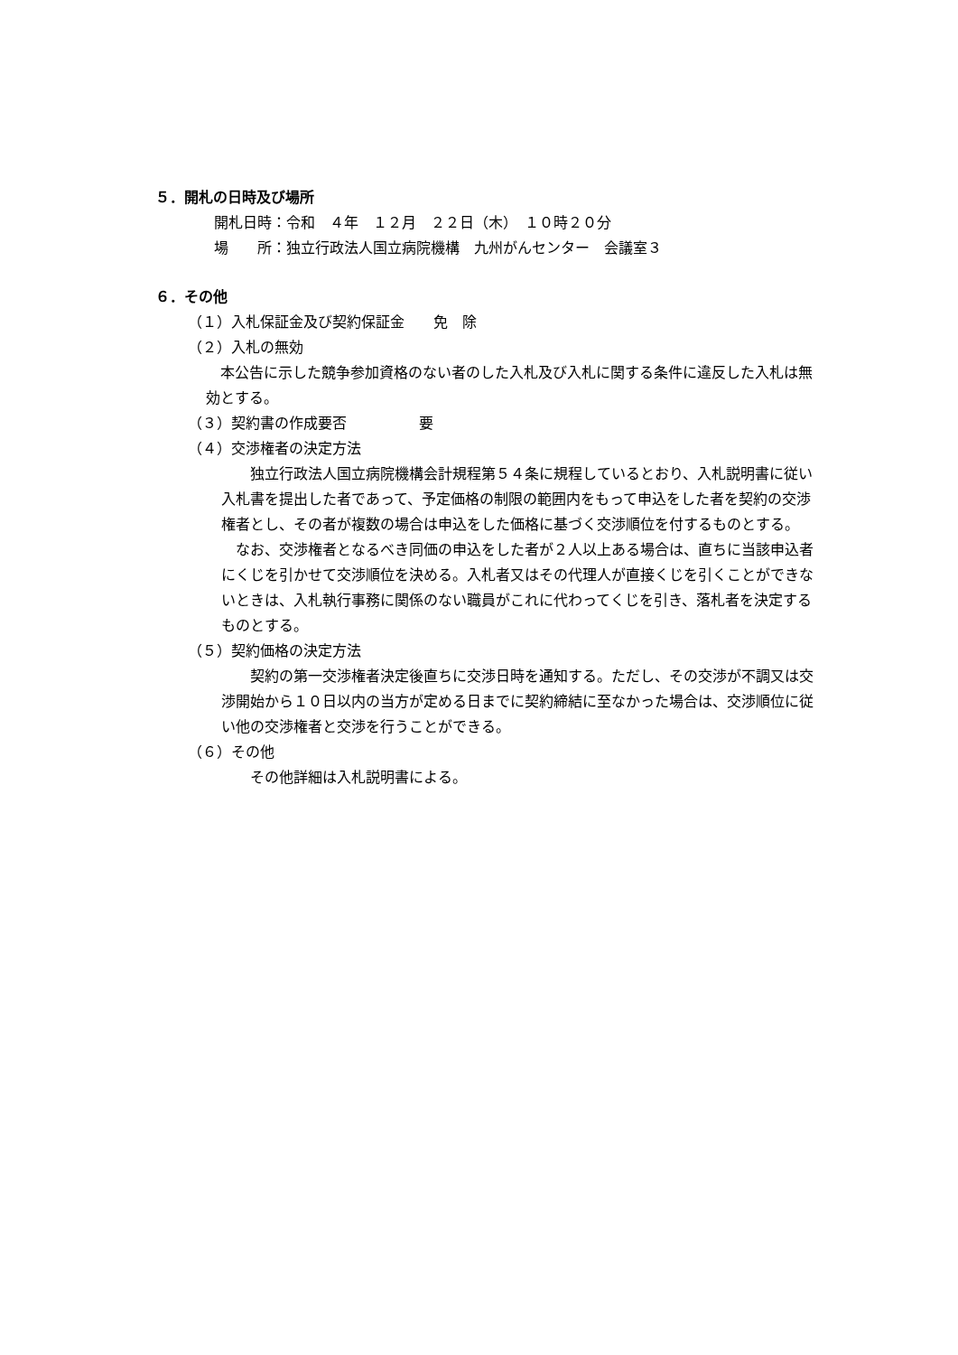５．開札の日時及び場所
開札日時：令和　４年　１２月　２２日（木）　１０時２０分
場　　所：独立行政法人国立病院機構　九州がんセンター　会議室３
６．その他
（１）入札保証金及び契約保証金　　免　除
（２）入札の無効
　本公告に示した競争参加資格のない者のした入札及び入札に関する条件に違反した入札は無効とする。
（３）契約書の作成要否　　　　　要
（４）交渉権者の決定方法
　　独立行政法人国立病院機構会計規程第５４条に規程しているとおり、入札説明書に従い入札書を提出した者であって、予定価格の制限の範囲内をもって申込をした者を契約の交渉権者とし、その者が複数の場合は申込をした価格に基づく交渉順位を付するものとする。
　なお、交渉権者となるべき同価の申込をした者が２人以上ある場合は、直ちに当該申込者にくじを引かせて交渉順位を決める。入札者又はその代理人が直接くじを引くことができないときは、入札執行事務に関係のない職員がこれに代わってくじを引き、落札者を決定するものとする。
（５）契約価格の決定方法
　　契約の第一交渉権者決定後直ちに交渉日時を通知する。ただし、その交渉が不調又は交渉開始から１０日以内の当方が定める日までに契約締結に至なかった場合は、交渉順位に従い他の交渉権者と交渉を行うことができる。
（６）その他
　　その他詳細は入札説明書による。